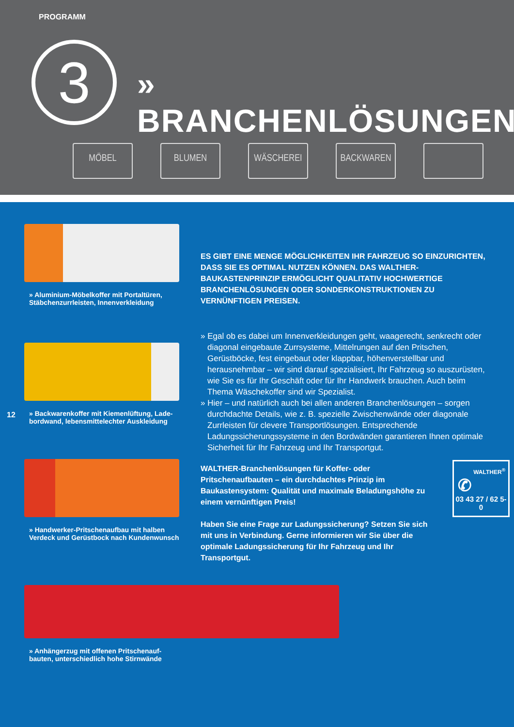PROGRAMM
3 » BRANCHENLÖSUNGEN
MÖBEL BLUMEN WÄSCHEREI BACKWAREN
» Aluminium-Möbelkoffer mit Portaltüren,
Stäbchenzurrleisten, Innenverkleidung
» Backwarenkoffer mit Kiemenlüftung, Lade-
bordwand, lebensmittelechter Auskleidung
» Handwerker-Pritschenaufbau mit halben
Verdeck und Gerüstbock nach Kundenwunsch
» Anhängerzug mit offenen Pritschenauf-
bauten, unterschiedlich hohe Stirnwände
ES GIBT EINE MENGE MÖGLICHKEITEN IHR FAHRZEUG SO EINZURICHTEN, DASS SIE ES OPTIMAL NUTZEN KÖNNEN. DAS WALTHER-BAUKASTENPRINZIP ERMÖGLICHT QUALITATIV HOCHWERTIGE BRANCHENLÖSUNGEN ODER SONDERKONSTRUKTIONEN ZU VERNÜNFTIGEN PREISEN.
» Egal ob es dabei um Innenverkleidungen geht, waagerecht, senkrecht oder diagonal eingebaute Zurrsysteme, Mittelrungen auf den Pritschen, Gerüstböcke, fest eingebaut oder klappbar, höhenverstellbar und herausnehmbar – wir sind darauf spezialisiert, Ihr Fahrzeug so aus­zurüsten, wie Sie es für Ihr Geschäft oder für Ihr Handwerk brauchen. Auch beim Thema Wäschekoffer sind wir Spezialist.
» Hier – und natürlich auch bei allen anderen Branchenlösungen – sorgen durchdachte Details, wie z. B. spezielle Zwischenwände oder diagonale Zurrleisten für clevere Transportlösungen. Entsprechende Ladungssicherungssysteme in den Bordwänden garantieren Ihnen optimale Sicherheit für Ihr Fahrzeug und Ihr Transportgut.
WALTHER-Branchenlösungen für Koffer- oder Pritschenaufbau­ten – ein durchdachtes Prinzip im Baukastensystem: Qualität und maximale Beladungshöhe zu einem vernünftigen Preis!
Haben Sie eine Frage zur Ladungssicherung? Setzen Sie sich mit uns in Verbindung. Gerne informieren wir Sie über die optimale Ladungssicherung für Ihr Fahrzeug und Ihr Transportgut.
WALTHER<sup>®</sup>
✆
03 43 27 / 62 5-0
12